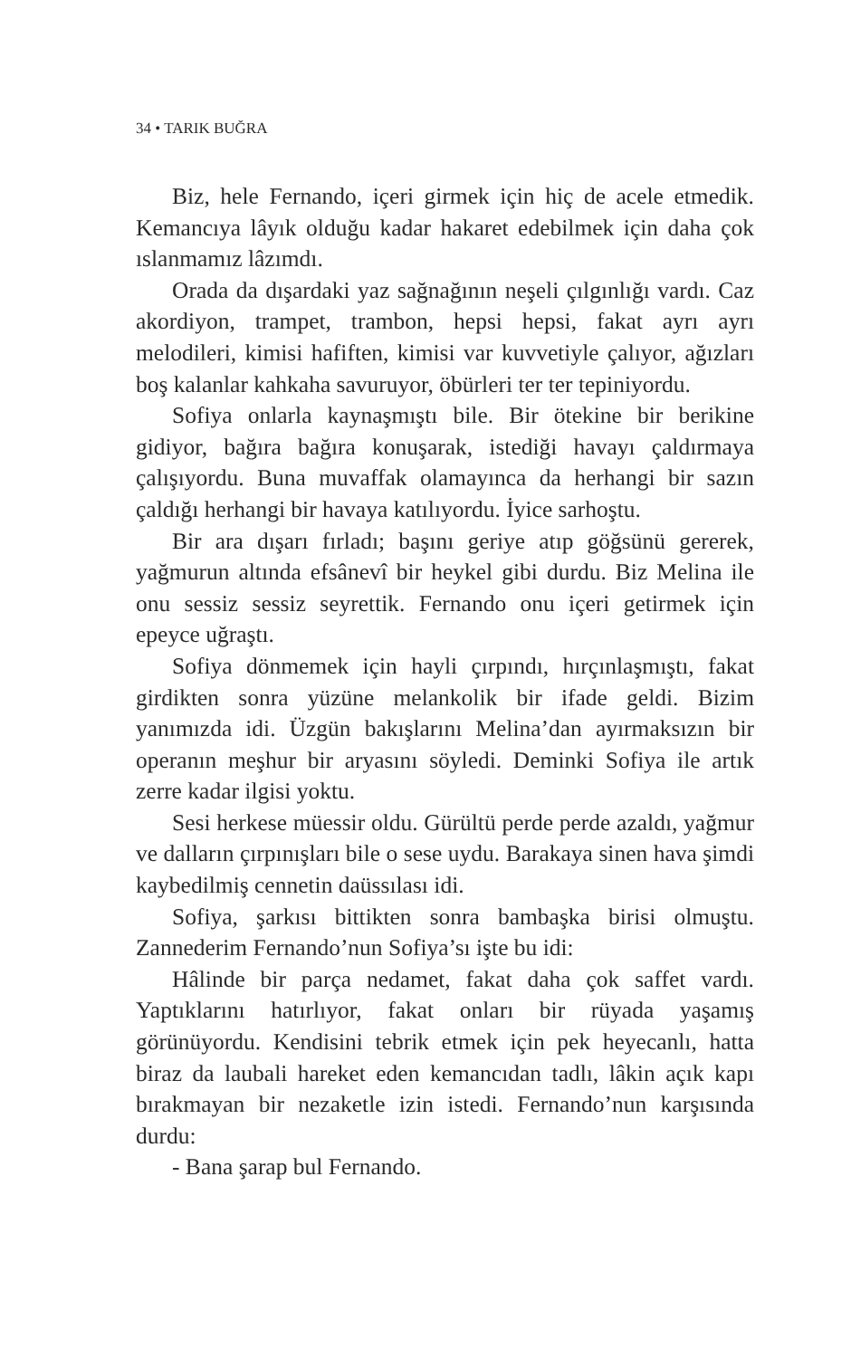34 • TARIK BUĞRA
Biz, hele Fernando, içeri girmek için hiç de acele etmedik. Kemancıya lâyık olduğu kadar hakaret edebilmek için daha çok ıslanmamız lâzımdı.
Orada da dışardaki yaz sağnağının neşeli çılgınlığı vardı. Caz akordiyon, trampet, trambon, hepsi hepsi, fakat ayrı ayrı melodileri, kimisi hafiften, kimisi var kuvvetiyle çalıyor, ağızları boş kalanlar kahkaha savuruyor, öbürleri ter ter tepiniyordu.
Sofiya onlarla kaynaşmıştı bile. Bir ötekine bir berikine gidiyor, bağıra bağıra konuşarak, istediği havayı çaldırmaya çalışıyordu. Buna muvaffak olamayınca da herhangi bir sazın çaldığı herhangi bir havaya katılıyordu. İyice sarhoştu.
Bir ara dışarı fırladı; başını geriye atıp göğsünü gererek, yağmurun altında efsânevî bir heykel gibi durdu. Biz Melina ile onu sessiz sessiz seyrettik. Fernando onu içeri getirmek için epeyce uğraştı.
Sofiya dönmemek için hayli çırpındı, hırçınlaşmıştı, fakat girdikten sonra yüzüne melankolik bir ifade geldi. Bizim yanımızda idi. Üzgün bakışlarını Melina’dan ayırmaksızın bir operanın meşhur bir aryasını söyledi. Deminki Sofiya ile artık zerre kadar ilgisi yoktu.
Sesi herkese müessir oldu. Gürültü perde perde azaldı, yağmur ve dalların çırpınışları bile o sese uydu. Barakaya sinen hava şimdi kaybedilmiş cennetin daüssılası idi.
Sofiya, şarkısı bittikten sonra bambaşka birisi olmuştu. Zannederim Fernando’nun Sofiya’sı işte bu idi:
Hâlinde bir parça nedamet, fakat daha çok saffet vardı. Yaptıklarını hatırlıyor, fakat onları bir rüyada yaşamış görünüyordu. Kendisini tebrik etmek için pek heyecanlı, hatta biraz da laubali hareket eden kemancıdan tadlı, lâkin açık kapı bırakmayan bir nezaketle izin istedi. Fernando’nun karşısında durdu:
- Bana şarap bul Fernando.